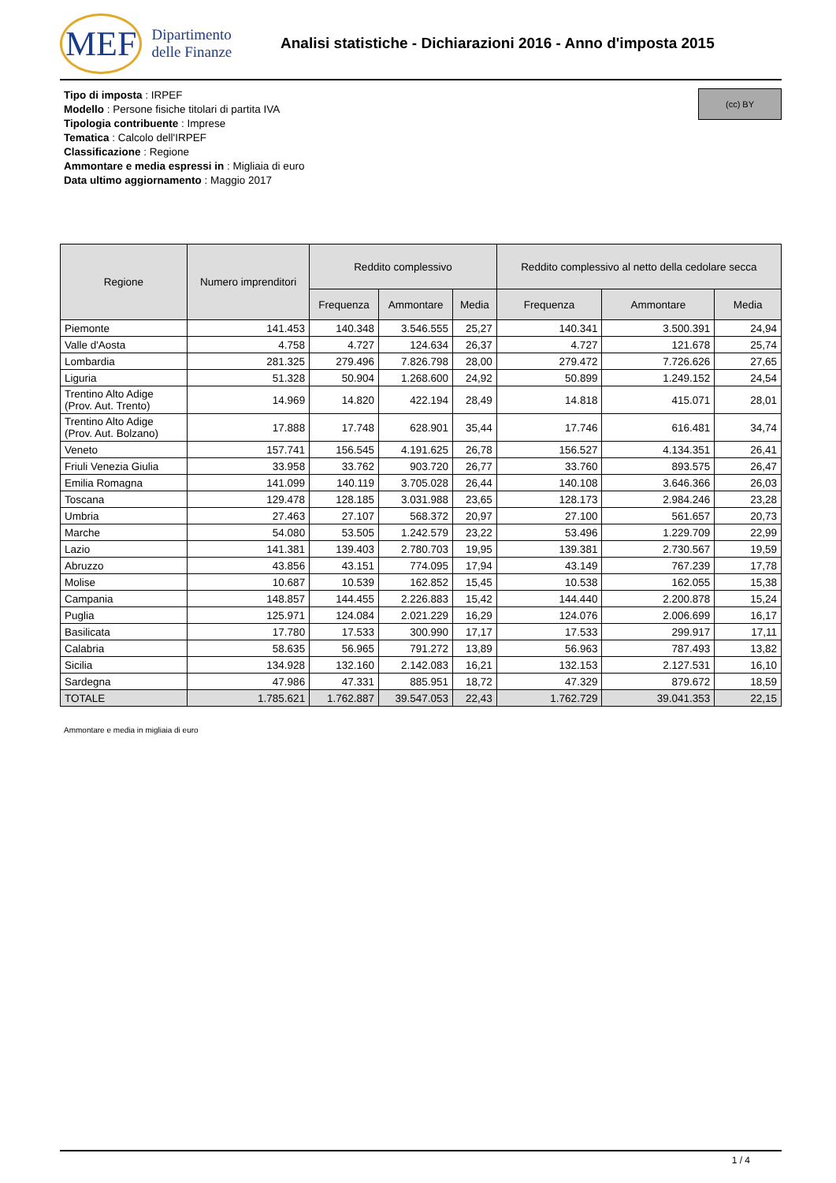MEF Dipartimento
delle Finanze
Analisi statistiche - Dichiarazioni 2016 - Anno d'imposta 2015
Tipo di imposta : IRPEF
Modello : Persone fisiche titolari di partita IVA
Tipologia contribuente : Imprese
Tematica : Calcolo dell'IRPEF
Classificazione : Regione
Ammontare e media espressi in : Migliaia di euro
Data ultimo aggiornamento : Maggio 2017
(cc) BY
| Regione | Numero imprenditori | Reddito complessivo | | | Reddito complessivo al netto della cedolare secca | | |
| --- | --- | --- | --- | --- | --- | --- | --- |
| | | Frequenza | Ammontare | Media | Frequenza | Ammontare | Media |
| Piemonte | 141.453 | 140.348 | 3.546.555 | 25,27 | 140.341 | 3.500.391 | 24,94 |
| Valle d'Aosta | 4.758 | 4.727 | 124.634 | 26,37 | 4.727 | 121.678 | 25,74 |
| Lombardia | 281.325 | 279.496 | 7.826.798 | 28,00 | 279.472 | 7.726.626 | 27,65 |
| Liguria | 51.328 | 50.904 | 1.268.600 | 24,92 | 50.899 | 1.249.152 | 24,54 |
| Trentino Alto Adige (Prov. Aut. Trento) | 14.969 | 14.820 | 422.194 | 28,49 | 14.818 | 415.071 | 28,01 |
| Trentino Alto Adige (Prov. Aut. Bolzano) | 17.888 | 17.748 | 628.901 | 35,44 | 17.746 | 616.481 | 34,74 |
| Veneto | 157.741 | 156.545 | 4.191.625 | 26,78 | 156.527 | 4.134.351 | 26,41 |
| Friuli Venezia Giulia | 33.958 | 33.762 | 903.720 | 26,77 | 33.760 | 893.575 | 26,47 |
| Emilia Romagna | 141.099 | 140.119 | 3.705.028 | 26,44 | 140.108 | 3.646.366 | 26,03 |
| Toscana | 129.478 | 128.185 | 3.031.988 | 23,65 | 128.173 | 2.984.246 | 23,28 |
| Umbria | 27.463 | 27.107 | 568.372 | 20,97 | 27.100 | 561.657 | 20,73 |
| Marche | 54.080 | 53.505 | 1.242.579 | 23,22 | 53.496 | 1.229.709 | 22,99 |
| Lazio | 141.381 | 139.403 | 2.780.703 | 19,95 | 139.381 | 2.730.567 | 19,59 |
| Abruzzo | 43.856 | 43.151 | 774.095 | 17,94 | 43.149 | 767.239 | 17,78 |
| Molise | 10.687 | 10.539 | 162.852 | 15,45 | 10.538 | 162.055 | 15,38 |
| Campania | 148.857 | 144.455 | 2.226.883 | 15,42 | 144.440 | 2.200.878 | 15,24 |
| Puglia | 125.971 | 124.084 | 2.021.229 | 16,29 | 124.076 | 2.006.699 | 16,17 |
| Basilicata | 17.780 | 17.533 | 300.990 | 17,17 | 17.533 | 299.917 | 17,11 |
| Calabria | 58.635 | 56.965 | 791.272 | 13,89 | 56.963 | 787.493 | 13,82 |
| Sicilia | 134.928 | 132.160 | 2.142.083 | 16,21 | 132.153 | 2.127.531 | 16,10 |
| Sardegna | 47.986 | 47.331 | 885.951 | 18,72 | 47.329 | 879.672 | 18,59 |
| TOTALE | 1.785.621 | 1.762.887 | 39.547.053 | 22,43 | 1.762.729 | 39.041.353 | 22,15 |
Ammontare e media in migliaia di euro
1 / 4